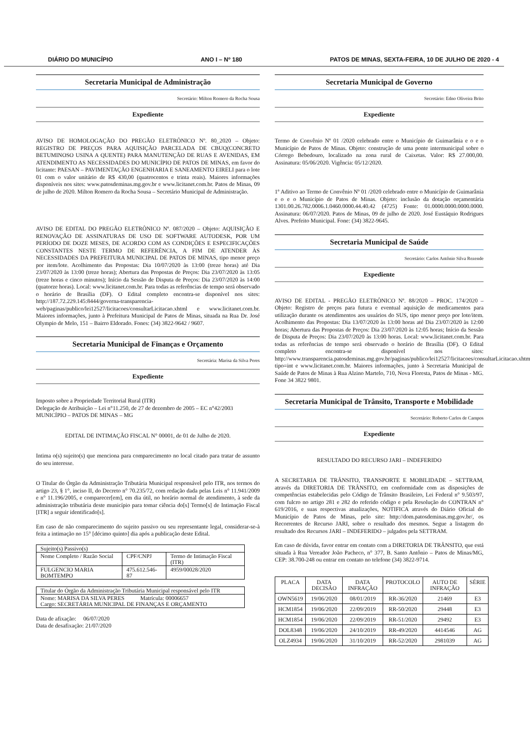DIÁRIO DO MUNICÍPIO ANO I – Nº 180 PATOS DE MINAS, SEXTA-FEIRA, 10 DE JULHO DE 2020 - 4
Secretaria Municipal de Administração
Secretário: Milton Romero da Rocha Sousa
Expediente
AVISO DE HOMOLOGAÇÃO DO PREGÃO ELETRÔNICO Nº. 80_2020 – Objeto: REGISTRO DE PREÇOS PARA AQUISIÇÃO PARCELADA DE CBUQ(CONCRETO BETUMINOSO USINA A QUENTE) PARA MANUTENÇÃO DE RUAS E AVENIDAS, EM ATENDIMENTO AS NECESSIDADES DO MUNICÍPIO DE PATOS DE MINAS, em favor do licitante: PAESAN – PAVIMENTAÇÃO ENGENHARIA E SANEAMENTO EIRELI para o lote 01 com o valor unitário de R$ 430,00 (quatrocentos e trinta reais). Maiores informações disponíveis nos sites: www.patosdeminas.mg.gov.br e www.licitanet.com.br. Patos de Minas, 09 de julho de 2020. Milton Romero da Rocha Sousa – Secretário Municipal de Administração.
AVISO DE EDITAL DO PREGÃO ELETRÔNICO Nº. 087/2020 – Objeto: AQUISIÇÃO E RENOVAÇÃO DE ASSINATURAS DE USO DE SOFTWARE AUTODESK, POR UM PERÍODO DE DOZE MESES, DE ACORDO COM AS CONDIÇÕES E ESPECIFICAÇÕES CONSTANTES NESTE TERMO DE REFERÊNCIA, A FIM DE ATENDER ÀS NECESSIDADES DA PREFEITURA MUNICIPAL DE PATOS DE MINAS, tipo menor preço por item/lote. Acolhimento das Propostas: Dia 10/07/2020 às 13:00 (treze horas) até Dia 23/07/2020 às 13:00 (treze horas); Abertura das Propostas de Preços: Dia 23/07/2020 às 13:05 (treze horas e cinco minutos); Início da Sessão de Disputa de Preços: Dia 23/07/2020 às 14:00 (quatorze horas). Local: www.licitanet.com.br. Para todas as referências de tempo será observado o horário de Brasília (DF). O Edital completo encontra-se disponível nos sites: http://187.72.229.145:8444/governa-transparencia-web/paginas/publico/lei12527/licitacoes/consultarLicitacao.xhtml e www.licitanet.com.br. Maiores informações, junto à Prefeitura Municipal de Patos de Minas, situada na Rua Dr. José Olympio de Melo, 151 – Bairro Eldorado. Fones: (34) 3822-9642 / 9607.
Secretaria Municipal de Finanças e Orçamento
Secretária: Marisa da Silva Peres
Expediente
Imposto sobre a Propriedade Territorial Rural (ITR)
Delegação de Atribuição – Lei n°11.250, de 27 de dezembro de 2005 – EC n°42/2003
MUNICÍPIO – PATOS DE MINAS – MG
EDITAL DE INTIMAÇÃO FISCAL N° 00001, de 01 de Julho de 2020.
Intima o(s) sujeito(s) que menciona para comparecimento no local citado para tratar de assunto do seu interesse.
O Titular do Órgão da Administração Tributária Municipal responsável pelo ITR, nos termos do artigo 23, § 1°, inciso II, do Decreto n° 70.235/72, com redação dada pelas Leis n° 11.941/2009 e n° 11.196/2005, e comparecer[em], em dia útil, no horário normal de atendimento, à sede da administração tributária deste município para tomar ciência do[s] Termo[s] de Intimação Fiscal [ITR] a seguir identificado[s].
Em caso de não comparecimento do sujeito passivo ou seu representante legal, considerar-se-à feita a intimação no 15° [décimo quinto] dia após a publicação deste Edital.
| Sujeito(s) Passivo(s) | | |
| Nome Completo / Razão Social | CPF/CNPJ | Termo de Intimação Fiscal (ITR) |
| FULGENCIO MARIA BOMTEMPO | 475.612.546-87 | 4959/00028/2020 |
| Titular do Órgão da Administração Tributária Municipal responsável pelo ITR |
| Nome: MARISA DA SILVA PERES Matrícula: 00006657 Cargo: SECRETÁRIA MUNICIPAL DE FINANÇAS E ORÇAMENTO |
Data de afixação: 06/07/2020
Data de desafixação: 21/07/2020
Secretaria Municipal de Governo
Secretário: Edno Oliveira Brito
Expediente
Termo de Convênio Nº 01 /2020 celebrado entre o Município de Guimarânia e o e o Município de Patos de Minas. Objeto: construção de uma ponte intermunicipal sobre o Córrego Bebedouro, localizado na zona rural de Caixetas. Valor: R$ 27.000,00. Assinatura: 05/06/2020. Vigência: 05/12/2020.
1º Aditivo ao Termo de Convênio Nº 01 /2020 celebrado entre o Município de Guimarânia e o e o Município de Patos de Minas. Objeto: inclusão da dotação orçamentária 1301.00.26.782.0006.1.0460.0000.44.40.42 (4725) Fonte: 01.0000.0000.0000.0000. Assinatura: 06/07/2020. Patos de Minas, 09 de julho de 2020. José Eustáquio Rodrigues Alves. Prefeito Municipal. Fone: (34) 3822-9645.
Secretaria Municipal de Saúde
Secretário: Carlos Antônio Silva Rezende
Expediente
AVISO DE EDITAL - PREGÃO ELETRÔNICO Nº. 88/2020 – PROC. 174/2020 – Objeto: Registro de preços para futura e eventual aquisição de medicamentos para utilização durante os atendimentos aos usuários do SUS, tipo menor preço por lote/item. Acolhimento das Propostas: Dia 13/07/2020 às 13:00 horas até Dia 23/07/2020 às 12:00 horas; Abertura das Propostas de Preços: Dia 23/07/2020 às 12:05 horas; Início da Sessão de Disputa de Preços: Dia 23/07/2020 às 13:00 horas. Local: www.licitanet.com.br. Para todas as referências de tempo será observado o horário de Brasília (DF). O Edital completo encontra-se disponível nos sites: http://www.transparencia.patosdeminas.mg.gov.br/paginas/publico/lei12527/licitacoes/consultarLicitacao.xhtml?tipo=int e www.licitanet.com.br. Maiores informações, junto à Secretaria Municipal de Saúde de Patos de Minas à Rua Alzino Martelo, 710, Nova Floresta, Patos de Minas - MG. Fone 34 3822 9801.
Secretaria Municipal de Trânsito, Transporte e Mobilidade
Secretário: Roberto Carlos de Campos
Expediente
RESULTADO DO RECURSO JARI – INDEFERIDO
A SECRETARIA DE TRÂNSITO, TRANSPORTE E MOBILIDADE – SETTRAM, através da DIRETORIA DE TRÂNSITO, em conformidade com as disposições de competências estabelecidas pelo Código de Trânsito Brasileiro, Lei Federal n° 9.503/97, com fulcro no artigo 281 e 282 do referido código e pela Resolução do CONTRAN n° 619/2016, e suas respectivas atualizações, NOTIFICA através do Diário Oficial do Município de Patos de Minas, pelo site: http://dom.patosdeminas.mg.gov.br/, os Recorrentes de Recurso JARI, sobre o resultado dos mesmos. Segue a listagem do resultado dos Recursos JARI – INDEFERIDO – julgados pela SETTRAM.
Em caso de dúvida, favor entrar em contato com a DIRETORIA DE TRÂNSITO, que está situada à Rua Vereador João Pacheco, n° 377, B. Santo Antônio – Patos de Minas/MG, CEP: 38.700-248 ou entrar em contato no telefone (34) 3822-9714.
| PLACA | DATA DECISÃO | DATA INFRAÇÃO | PROTOCOLO | AUTO DE INFRAÇÃO | SÉRIE |
| --- | --- | --- | --- | --- | --- |
| OWN5619 | 19/06/2020 | 08/01/2019 | RR-36/2020 | 21469 | E3 |
| HCM1854 | 19/06/2020 | 22/09/2019 | RR-50/2020 | 29448 | E3 |
| HCM1854 | 19/06/2020 | 22/09/2019 | RR-51/2020 | 29492 | E3 |
| DOL8348 | 19/06/2020 | 24/10/2019 | RR-49/2020 | 4414546 | AG |
| OLZ4934 | 19/06/2020 | 31/10/2019 | RR-52/2020 | 2981039 | AG |